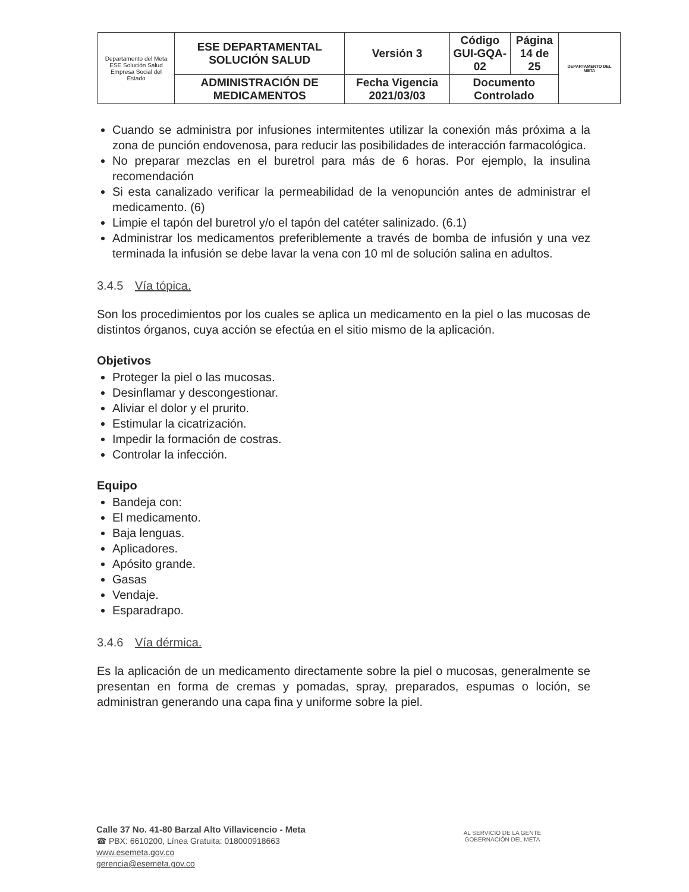| Departamento del Meta ESE Solución Salud Empresa Social del Estado | ESE DEPARTAMENTAL SOLUCIÓN SALUD | Versión 3 | Código GUI-GQA-02 | Página 14 de 25 | DEPARTAMENTO DEL META |
| | ADMINISTRACIÓN DE MEDICAMENTOS | Fecha Vigencia 2021/03/03 | Documento Controlado | | |
Cuando se administra por infusiones intermitentes utilizar la conexión más próxima a la zona de punción endovenosa, para reducir las posibilidades de interacción farmacológica.
No preparar mezclas en el buretrol para más de 6 horas. Por ejemplo, la insulina recomendación
Si esta canalizado verificar la permeabilidad de la venopunción antes de administrar el medicamento. (6)
Limpie el tapón del buretrol y/o el tapón del catéter salinizado. (6.1)
Administrar los medicamentos preferiblemente a través de bomba de infusión y una vez terminada la infusión se debe lavar la vena con 10 ml de solución salina en adultos.
3.4.5 Vía tópica.
Son los procedimientos por los cuales se aplica un medicamento en la piel o las mucosas de distintos órganos, cuya acción se efectúa en el sitio mismo de la aplicación.
Objetivos
Proteger la piel o las mucosas.
Desinflamar y descongestionar.
Aliviar el dolor y el prurito.
Estimular la cicatrización.
Impedir la formación de costras.
Controlar la infección.
Equipo
Bandeja con:
El medicamento.
Baja lenguas.
Aplicadores.
Apósito grande.
Gasas
Vendaje.
Esparadrapo.
3.4.6 Vía dérmica.
Es la aplicación de un medicamento directamente sobre la piel o mucosas, generalmente se presentan en forma de cremas y pomadas, spray, preparados, espumas o loción, se administran generando una capa fina y uniforme sobre la piel.
Calle 37 No. 41-80 Barzal Alto Villavicencio - Meta
☎ PBX: 6610200, Línea Gratuita: 018000918663
www.esemeta.gov.co
gerencia@esemeta.gov.co
AL SERVICIO DE LA GENTE
GOBERNACIÓN DEL META